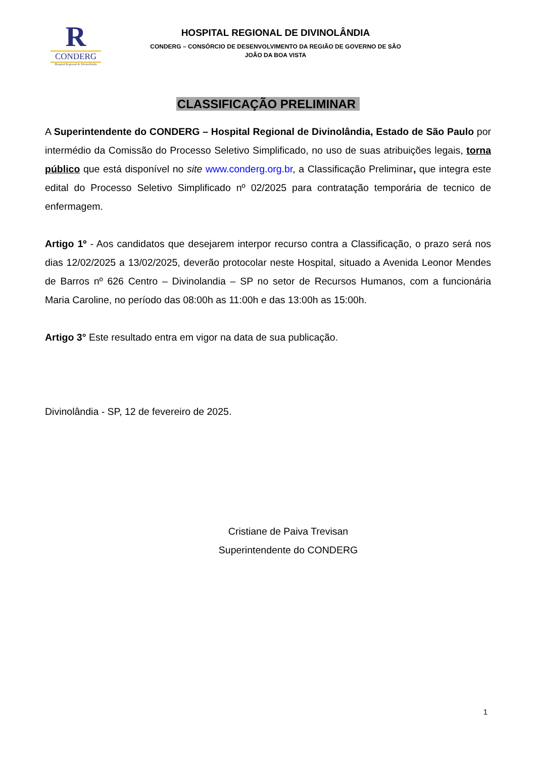R
CONDERG
Hospital Regional de Divinolândia
HOSPITAL REGIONAL DE DIVINOLÂNDIA
CONDERG – CONSÓRCIO DE DESENVOLVIMENTO DA REGIÃO DE GOVERNO DE SÃO
JOÃO DA BOA VISTA
CLASSIFICAÇÃO PRELIMINAR
A Superintendente do CONDERG – Hospital Regional de Divinolândia, Estado de São Paulo por intermédio da Comissão do Processo Seletivo Simplificado, no uso de suas atribuições legais, torna público que está disponível no site www.conderg.org.br, a Classificação Preliminar, que integra este edital do Processo Seletivo Simplificado nº 02/2025 para contratação temporária de tecnico de enfermagem.
Artigo 1º - Aos candidatos que desejarem interpor recurso contra a Classificação, o prazo será nos dias 12/02/2025 a 13/02/2025, deverão protocolar neste Hospital, situado a Avenida Leonor Mendes de Barros nº 626 Centro – Divinolandia – SP no setor de Recursos Humanos, com a funcionária Maria Caroline, no período das 08:00h as 11:00h e das 13:00h as 15:00h.
Artigo 3° Este resultado entra em vigor na data de sua publicação.
Divinolândia - SP, 12 de fevereiro de 2025.
Cristiane de Paiva Trevisan
Superintendente do CONDERG
1